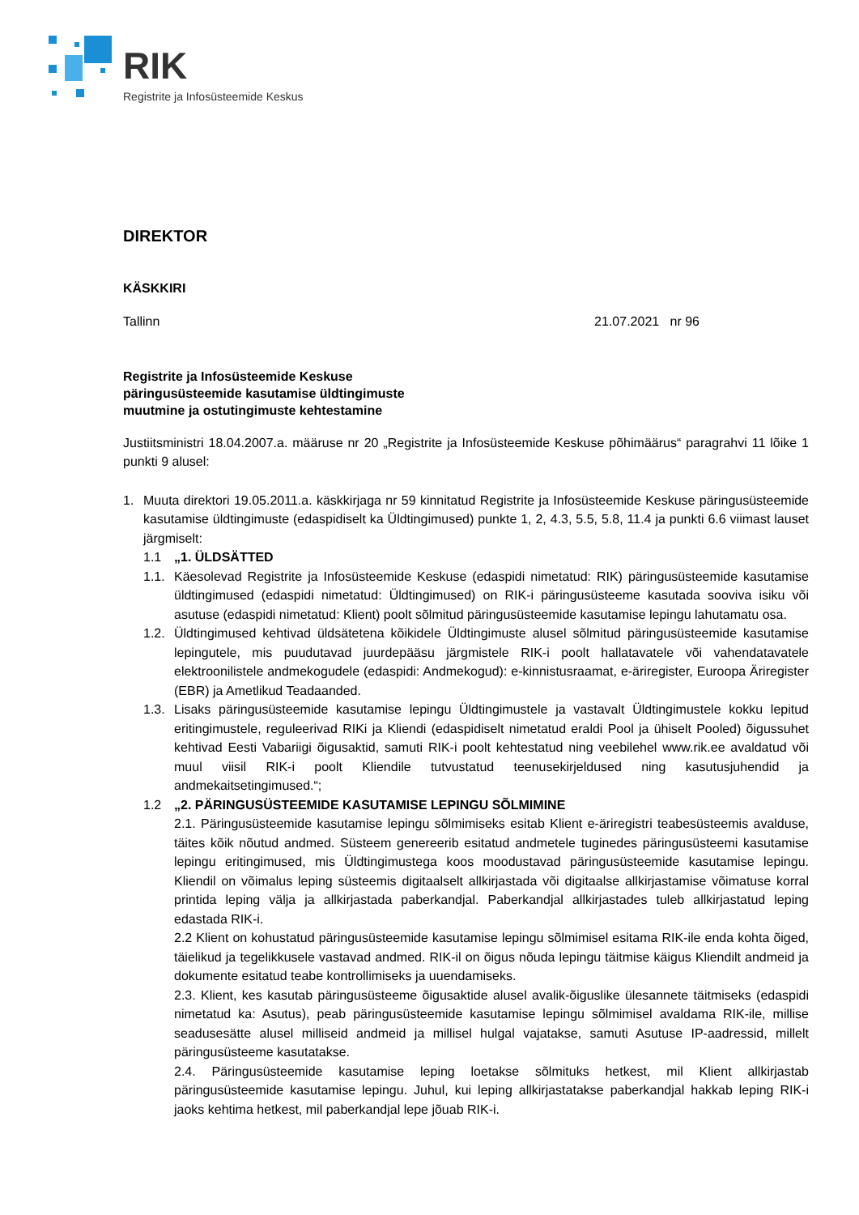RIK
Registrite ja Infosüsteemide Keskus
DIREKTOR
KÄSKKIRI
Tallinn 21.07.2021 nr 96
Registrite ja Infosüsteemide Keskuse
päringusüsteemide kasutamise üldtingimuste
muutmine ja ostutingimuste kehtestamine
Justiitsministri 18.04.2007.a. määruse nr 20 „Registrite ja Infosüsteemide Keskuse põhimäärus“ paragrahvi 11 lõike 1 punkti 9 alusel:
1. Muuta direktori 19.05.2011.a. käskkirjaga nr 59 kinnitatud Registrite ja Infosüsteemide Keskuse päringusüsteemide kasutamise üldtingimuste (edaspidiselt ka Üldtingimused) punkte 1, 2, 4.3, 5.5, 5.8, 11.4 ja punkti 6.6 viimast lauset järgmiselt:
1.1 „1. ÜLDSÄTTED
1.1.
Käesolevad Registrite ja Infosüsteemide Keskuse (edaspidi nimetatud: RIK) päringusüsteemide kasutamise üldtingimused (edaspidi nimetatud: Üldtingimused) on RIK-i päringusüsteeme kasutada sooviva isiku või asutuse (edaspidi nimetatud: Klient) poolt sõlmitud päringusüsteemide kasutamise lepingu lahutamatu osa.
1.2.
Üldtingimused kehtivad üldsätetena kõikidele Üldtingimuste alusel sõlmitud päringusüsteemide kasutamise lepingutele, mis puudutavad juurdepääsu järgmistele RIK-i poolt hallatavatele või vahendatavatele elektroonilistele andmekogudele (edaspidi: Andmekogud): e-kinnistusraamat, e-äriregister, Euroopa Äriregister (EBR) ja Ametlikud Teadaanded.
1.3.
Lisaks päringusüsteemide kasutamise lepingu Üldtingimustele ja vastavalt Üldtingimustele kokku lepitud eritingimustele, reguleerivad RIKi ja Kliendi (edaspidiselt nimetatud eraldi Pool ja ühiselt Pooled) õigussuhet kehtivad Eesti Vabariigi õigusaktid, samuti RIK-i poolt kehtestatud ning veebilehel www.rik.ee avaldatud või muul viisil RIK-i poolt Kliendile tutvustatud teenusekirjeldused ning kasutusjuhendid ja andmekaitsetingimused.“;
1.2 „2. PÄRINGUSÜSTEEMIDE KASUTAMISE LEPINGU SÕLMIMINE
2.1. Päringusüsteemide kasutamise lepingu sõlmimiseks esitab Klient e-äriregistri teabesüsteemis avalduse, täites kõik nõutud andmed. Süsteem genereerib esitatud andmetele tuginedes päringusüsteemi kasutamise lepingu eritingimused, mis Üldtingimustega koos moodustavad päringusüsteemide kasutamise lepingu. Kliendil on võimalus leping süsteemis digitaalselt allkirjastada või digitaalse allkirjastamise võimatuse korral printida leping välja ja allkirjastada paberkandjal. Paberkandjal allkirjastades tuleb allkirjastatud leping edastada RIK-i.
2.2 Klient on kohustatud päringusüsteemide kasutamise lepingu sõlmimisel esitama RIK-ile enda kohta õiged, täielikud ja tegelikkusele vastavad andmed. RIK-il on õigus nõuda lepingu täitmise käigus Kliendilt andmeid ja dokumente esitatud teabe kontrollimiseks ja uuendamiseks.
2.3. Klient, kes kasutab päringusüsteeme õigusaktide alusel avalik-õiguslike ülesannete täitmiseks (edaspidi nimetatud ka: Asutus), peab päringusüsteemide kasutamise lepingu sõlmimisel avaldama RIK-ile, millise seadusesätte alusel milliseid andmeid ja millisel hulgal vajatakse, samuti Asutuse IP-aadressid, millelt päringusüsteeme kasutatakse.
2.4. Päringusüsteemide kasutamise leping loetakse sõlmituks hetkest, mil Klient allkirjastab päringusüsteemide kasutamise lepingu. Juhul, kui leping allkirjastatakse paberkandjal hakkab leping RIK-i jaoks kehtima hetkest, mil paberkandjal lepe jõuab RIK-i.